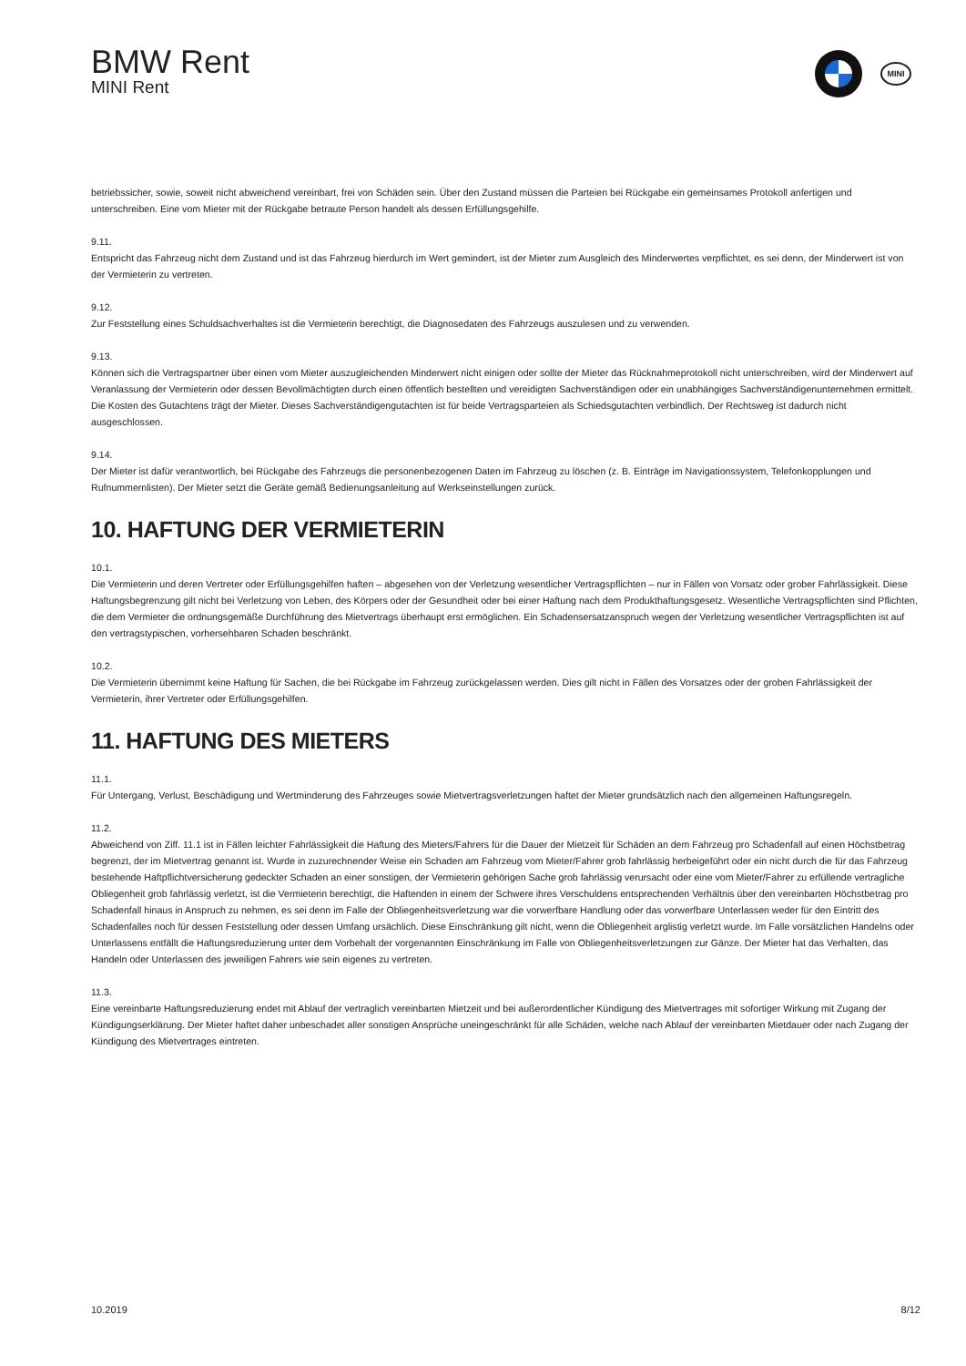BMW Rent
MINI Rent
MINI
betriebssicher, sowie, soweit nicht abweichend vereinbart, frei von Schäden sein. Über den Zustand müssen die Parteien bei Rückgabe ein gemeinsames Protokoll anfertigen und unterschreiben. Eine vom Mieter mit der Rückgabe betraute Person handelt als dessen Erfüllungsgehilfe.
9.11.
Entspricht das Fahrzeug nicht dem Zustand und ist das Fahrzeug hierdurch im Wert gemindert, ist der Mieter zum Ausgleich des Minderwertes verpflichtet, es sei denn, der Minderwert ist von der Vermieterin zu vertreten.
9.12.
Zur Feststellung eines Schuldsachverhaltes ist die Vermieterin berechtigt, die Diagnosedaten des Fahrzeugs auszulesen und zu verwenden.
9.13.
Können sich die Vertragspartner über einen vom Mieter auszugleichenden Minderwert nicht einigen oder sollte der Mieter das Rücknahmeprotokoll nicht unterschreiben, wird der Minderwert auf Veranlassung der Vermieterin oder dessen Bevollmächtigten durch einen öffentlich bestellten und vereidigten Sachverständigen oder ein unabhängiges Sachverständigenunternehmen ermittelt. Die Kosten des Gutachtens trägt der Mieter. Dieses Sachverständigengutachten ist für beide Vertragsparteien als Schiedsgutachten verbindlich. Der Rechtsweg ist dadurch nicht ausgeschlossen.
9.14.
Der Mieter ist dafür verantwortlich, bei Rückgabe des Fahrzeugs die personenbezogenen Daten im Fahrzeug zu löschen (z. B. Einträge im Navigationssystem, Telefonkopplungen und Rufnummernlisten). Der Mieter setzt die Geräte gemäß Bedienungsanleitung auf Werkseinstellungen zurück.
10. HAFTUNG DER VERMIETERIN
10.1.
Die Vermieterin und deren Vertreter oder Erfüllungsgehilfen haften – abgesehen von der Verletzung wesentlicher Vertragspflichten – nur in Fällen von Vorsatz oder grober Fahrlässigkeit. Diese Haftungsbegrenzung gilt nicht bei Verletzung von Leben, des Körpers oder der Gesundheit oder bei einer Haftung nach dem Produkthaftungsgesetz. Wesentliche Vertragspflichten sind Pflichten, die dem Vermieter die ordnungsgemäße Durchführung des Mietvertrags überhaupt erst ermöglichen. Ein Schadensersatzanspruch wegen der Verletzung wesentlicher Vertragspflichten ist auf den vertragstypischen, vorhersehbaren Schaden beschränkt.
10.2.
Die Vermieterin übernimmt keine Haftung für Sachen, die bei Rückgabe im Fahrzeug zurückgelassen werden. Dies gilt nicht in Fällen des Vorsatzes oder der groben Fahrlässigkeit der Vermieterin, ihrer Vertreter oder Erfüllungsgehilfen.
11. HAFTUNG DES MIETERS
11.1.
Für Untergang, Verlust, Beschädigung und Wertminderung des Fahrzeuges sowie Mietvertragsverletzungen haftet der Mieter grundsätzlich nach den allgemeinen Haftungsregeln.
11.2.
Abweichend von Ziff. 11.1 ist in Fällen leichter Fahrlässigkeit die Haftung des Mieters/Fahrers für die Dauer der Mietzeit für Schäden an dem Fahrzeug pro Schadenfall auf einen Höchstbetrag begrenzt, der im Mietvertrag genannt ist. Wurde in zuzurechnender Weise ein Schaden am Fahrzeug vom Mieter/Fahrer grob fahrlässig herbeigeführt oder ein nicht durch die für das Fahrzeug bestehende Haftpflichtversicherung gedeckter Schaden an einer sonstigen, der Vermieterin gehörigen Sache grob fahrlässig verursacht oder eine vom Mieter/Fahrer zu erfüllende vertragliche Obliegenheit grob fahrlässig verletzt, ist die Vermieterin berechtigt, die Haftenden in einem der Schwere ihres Verschuldens entsprechenden Verhältnis über den vereinbarten Höchstbetrag pro Schadenfall hinaus in Anspruch zu nehmen, es sei denn im Falle der Obliegenheitsverletzung war die vorwerfbare Handlung oder das vorwerfbare Unterlassen weder für den Eintritt des Schadenfalles noch für dessen Feststellung oder dessen Umfang ursächlich. Diese Einschränkung gilt nicht, wenn die Obliegenheit arglistig verletzt wurde. Im Falle vorsätzlichen Handelns oder Unterlassens entfällt die Haftungsreduzierung unter dem Vorbehalt der vorgenannten Einschränkung im Falle von Obliegenheitsverletzungen zur Gänze. Der Mieter hat das Verhalten, das Handeln oder Unterlassen des jeweiligen Fahrers wie sein eigenes zu vertreten.
11.3.
Eine vereinbarte Haftungsreduzierung endet mit Ablauf der vertraglich vereinbarten Mietzeit und bei außerordentlicher Kündigung des Mietvertrages mit sofortiger Wirkung mit Zugang der Kündigungserklärung. Der Mieter haftet daher unbeschadet aller sonstigen Ansprüche uneingeschränkt für alle Schäden, welche nach Ablauf der vereinbarten Mietdauer oder nach Zugang der Kündigung des Mietvertrages eintreten.
10.2019 8/12